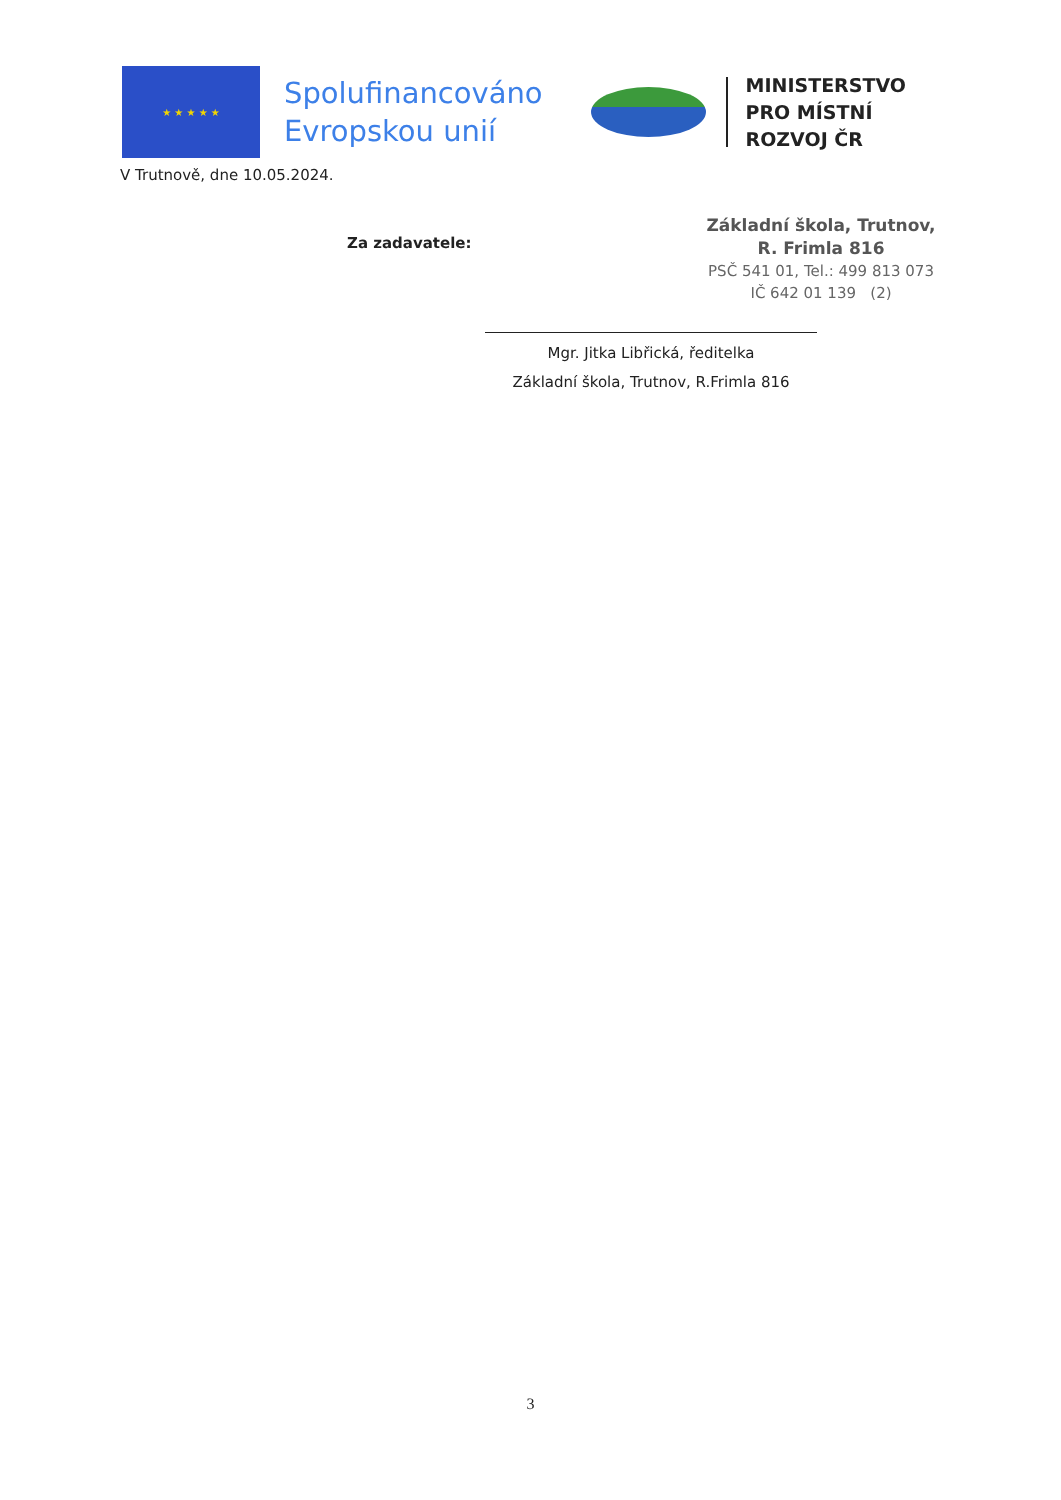★ ★ ★ ★ ★
Spolufinancováno
Evropskou unií
MINISTERSTVO
PRO MÍSTNÍ
ROZVOJ ČR
V Trutnově, dne 10.05.2024.
Za zadavatele:
Základní škola, Trutnov,
R. Frimla 816
PSČ 541 01, Tel.: 499 813 073
IČ 642 01 139 (2)
Mgr. Jitka Libřická, ředitelka
Základní škola, Trutnov, R.Frimla 816
3